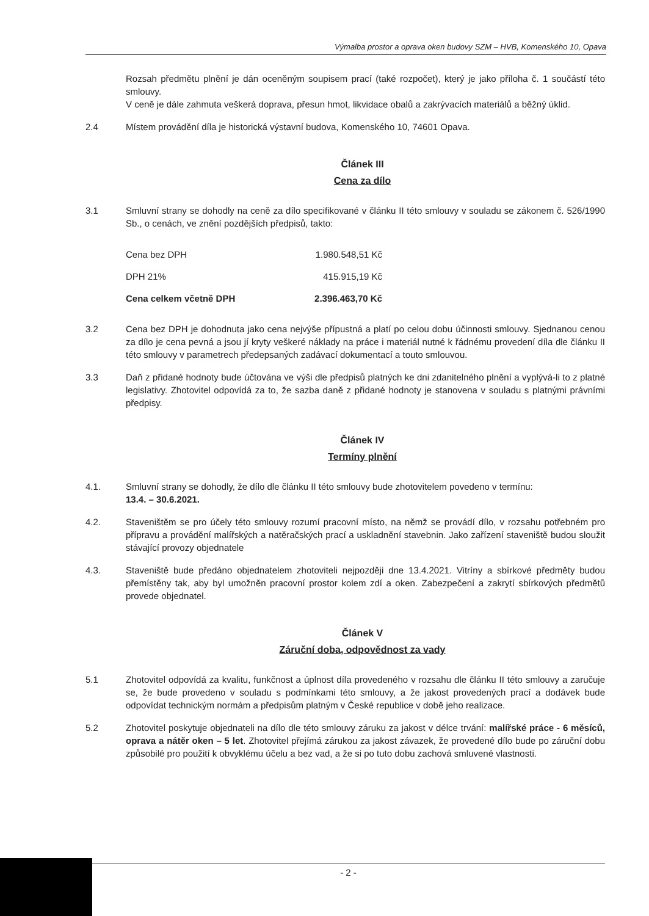Výmalba prostor a oprava oken budovy SZM – HVB, Komenského 10, Opava
Rozsah předmětu plnění je dán oceněným soupisem prací (také rozpočet), který je jako příloha č. 1 součástí této smlouvy.
V ceně je dále zahmuta veškerá doprava, přesun hmot, likvidace obalů a zakrývacích materiálů a běžný úklid.
2.4 Místem provádění díla je historická výstavní budova, Komenského 10, 74601 Opava.
Článek III
Cena za dílo
3.1 Smluvní strany se dohodly na ceně za dílo specifikované v článku II této smlouvy v souladu se zákonem č. 526/1990 Sb., o cenách, ve znění pozdějších předpisů, takto:
| Cena bez DPH | 1.980.548,51 Kč |
| DPH 21% | 415.915,19 Kč |
| Cena celkem včetně DPH | 2.396.463,70 Kč |
3.2 Cena bez DPH je dohodnuta jako cena nejvýše přípustná a platí po celou dobu účinnosti smlouvy. Sjednanou cenou za dílo je cena pevná a jsou jí kryty veškeré náklady na práce i materiál nutné k řádnému provedení díla dle článku II této smlouvy v parametrech předepsaných zadávací dokumentací a touto smlouvou.
3.3 Daň z přidané hodnoty bude účtována ve výši dle předpisů platných ke dni zdanitelného plnění a vyplývá-li to z platné legislativy. Zhotovitel odpovídá za to, že sazba daně z přidané hodnoty je stanovena v souladu s platnými právními předpisy.
Článek IV
Termíny plnění
4.1. Smluvní strany se dohodly, že dílo dle článku II této smlouvy bude zhotovitelem povedeno v termínu:
13.4. – 30.6.2021.
4.2. Staveništěm se pro účely této smlouvy rozumí pracovní místo, na němž se provádí dílo, v rozsahu potřebném pro přípravu a provádění malířských a natěračských prací a uskladnění stavebnin. Jako zařízení staveniště budou sloužit stávající provozy objednatele
4.3. Staveniště bude předáno objednatelem zhotoviteli nejpozději dne 13.4.2021. Vitríny a sbírkové předměty budou přemístěny tak, aby byl umožněn pracovní prostor kolem zdí a oken. Zabezpečení a zakrytí sbírkových předmětů provede objednatel.
Článek V
Záruční doba, odpovědnost za vady
5.1 Zhotovitel odpovídá za kvalitu, funkčnost a úplnost díla provedeného v rozsahu dle článku II této smlouvy a zaručuje se, že bude provedeno v souladu s podmínkami této smlouvy, a že jakost provedených prací a dodávek bude odpovídat technickým normám a předpisům platným v České republice v době jeho realizace.
5.2 Zhotovitel poskytuje objednateli na dílo dle této smlouvy záruku za jakost v délce trvání: malířské práce - 6 měsíců, oprava a nátěr oken – 5 let. Zhotovitel přejímá zárukou za jakost závazek, že provedené dílo bude po záruční dobu způsobilé pro použití k obvyklému účelu a bez vad, a že si po tuto dobu zachová smluvené vlastnosti.
- 2 -